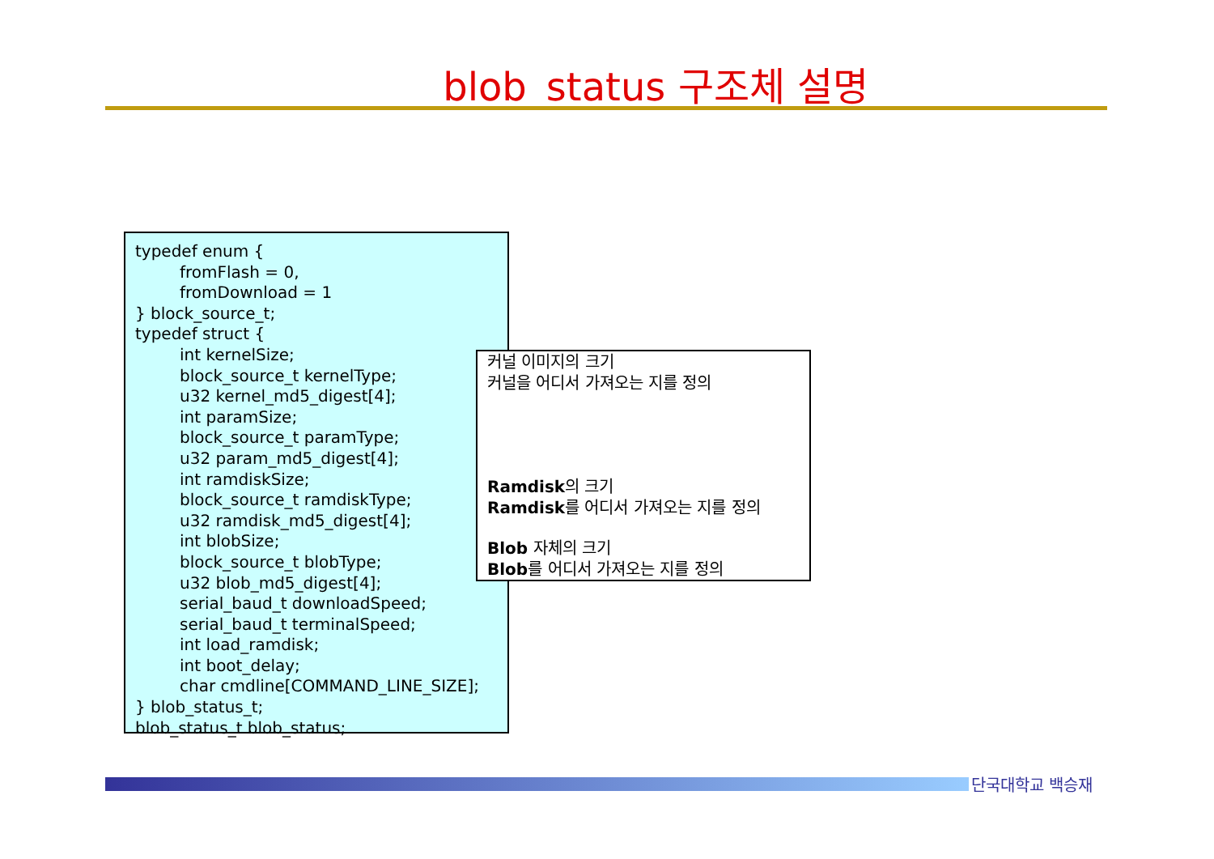blob_status 구조체 설명
typedef enum {
fromFlash = 0,
fromDownload = 1
} block_source_t;
typedef struct {
int kernelSize;
block_source_t kernelType;
u32 kernel_md5_digest[4];
int paramSize;
block_source_t paramType;
u32 param_md5_digest[4];
int ramdiskSize;
block_source_t ramdiskType;
u32 ramdisk_md5_digest[4];
int blobSize;
block_source_t blobType;
u32 blob_md5_digest[4];
serial_baud_t downloadSpeed;
serial_baud_t terminalSpeed;
int load_ramdisk;
int boot_delay;
char cmdline[COMMAND_LINE_SIZE];
} blob_status_t;
blob_status_t blob_status;
커널 이미지의 크기
커널을 어디서 가져오는 지를 정의
Ramdisk의 크기
Ramdisk를 어디서 가져오는 지를 정의
Blob 자체의 크기
Blob를 어디서 가져오는 지를 정의
단국대학교 백승재